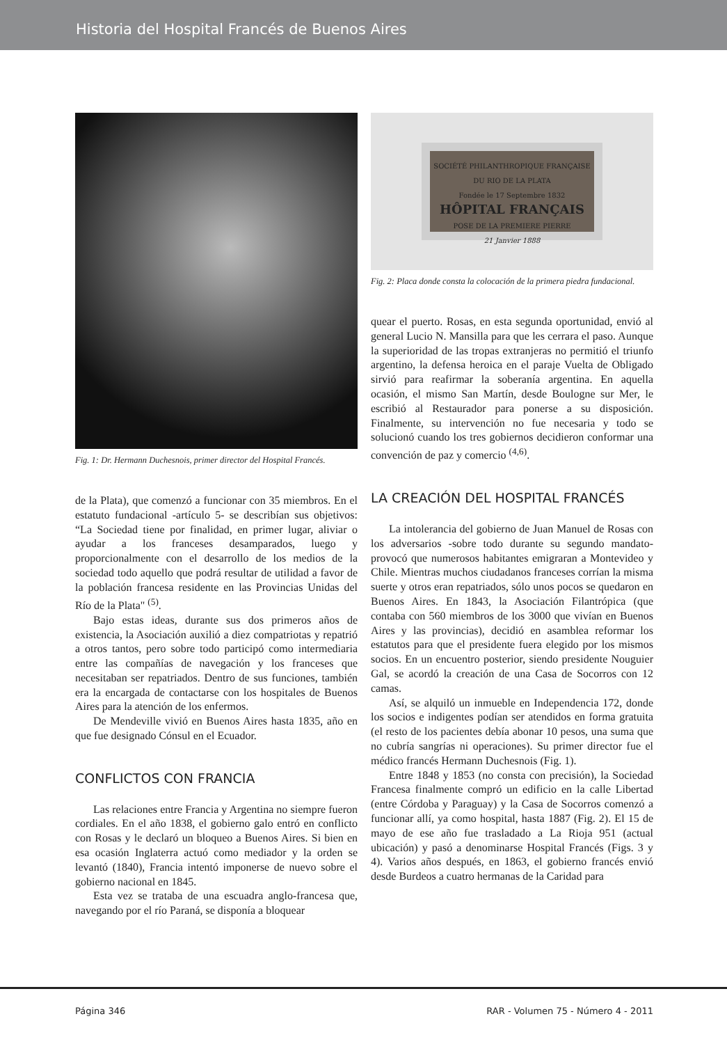Historia del Hospital Francés de Buenos Aires
Fig. 1: Dr. Hermann Duchesnois, primer director del Hospital Francés.
de la Plata), que comenzó a funcionar con 35 miembros. En el estatuto fundacional -artículo 5- se describían sus objetivos: “La Sociedad tiene por finalidad, en primer lugar, aliviar o ayudar a los franceses desamparados, luego y proporcionalmente con el desarrollo de los medios de la sociedad todo aquello que podrá resultar de utilidad a favor de la población francesa residente en las Provincias Unidas del Río de la Plata" <sup>(5)</sup>.
Bajo estas ideas, durante sus dos primeros años de existencia, la Asociación auxilió a diez compatriotas y repatrió a otros tantos, pero sobre todo participó como intermediaria entre las compañías de navegación y los franceses que necesitaban ser repatriados. Dentro de sus funciones, también era la encargada de contactarse con los hospitales de Buenos Aires para la atención de los enfermos.
De Mendeville vivió en Buenos Aires hasta 1835, año en que fue designado Cónsul en el Ecuador.
CONFLICTOS CON FRANCIA
Las relaciones entre Francia y Argentina no siempre fueron cordiales. En el año 1838, el gobierno galo entró en conflicto con Rosas y le declaró un bloqueo a Buenos Aires. Si bien en esa ocasión Inglaterra actuó como mediador y la orden se levantó (1840), Francia intentó imponerse de nuevo sobre el gobierno nacional en 1845.
Esta vez se trataba de una escuadra anglo-francesa que, navegando por el río Paraná, se disponía a bloquear
SOCIÉTÉ PHILANTHROPIQUE FRANÇAISE
DU RIO DE LA PLATA
Fondée le 17 Septembre 1832
HÔPITAL FRANÇAIS
POSE DE LA PREMIERE PIERRE
21 Janvier 1888
Fig. 2: Placa donde consta la colocación de la primera piedra fundacional.
quear el puerto. Rosas, en esta segunda oportunidad, envió al general Lucio N. Mansilla para que les cerrara el paso. Aunque la superioridad de las tropas extranjeras no permitió el triunfo argentino, la defensa heroica en el paraje Vuelta de Obligado sirvió para reafirmar la soberanía argentina. En aquella ocasión, el mismo San Martín, desde Boulogne sur Mer, le escribió al Restaurador para ponerse a su disposición. Finalmente, su intervención no fue necesaria y todo se solucionó cuando los tres gobiernos decidieron conformar una convención de paz y comercio <sup>(4,6)</sup>.
LA CREACIÓN DEL HOSPITAL FRANCÉS
La intolerancia del gobierno de Juan Manuel de Rosas con los adversarios -sobre todo durante su segundo mandato- provocó que numerosos habitantes emigraran a Montevideo y Chile. Mientras muchos ciudadanos franceses corrían la misma suerte y otros eran repatriados, sólo unos pocos se quedaron en Buenos Aires. En 1843, la Asociación Filantrópica (que contaba con 560 miembros de los 3000 que vivían en Buenos Aires y las provincias), decidió en asamblea reformar los estatutos para que el presidente fuera elegido por los mismos socios. En un encuentro posterior, siendo presidente Nouguier Gal, se acordó la creación de una Casa de Socorros con 12 camas.
Así, se alquiló un inmueble en Independencia 172, donde los socios e indigentes podían ser atendidos en forma gratuita (el resto de los pacientes debía abonar 10 pesos, una suma que no cubría sangrías ni operaciones). Su primer director fue el médico francés Hermann Duchesnois (Fig. 1).
Entre 1848 y 1853 (no consta con precisión), la Sociedad Francesa finalmente compró un edificio en la calle Libertad (entre Córdoba y Paraguay) y la Casa de Socorros comenzó a funcionar allí, ya como hospital, hasta 1887 (Fig. 2). El 15 de mayo de ese año fue trasladado a La Rioja 951 (actual ubicación) y pasó a denominarse Hospital Francés (Figs. 3 y 4). Varios años después, en 1863, el gobierno francés envió desde Burdeos a cuatro hermanas de la Caridad para
Página 346 RAR - Volumen 75 - Número 4 - 2011